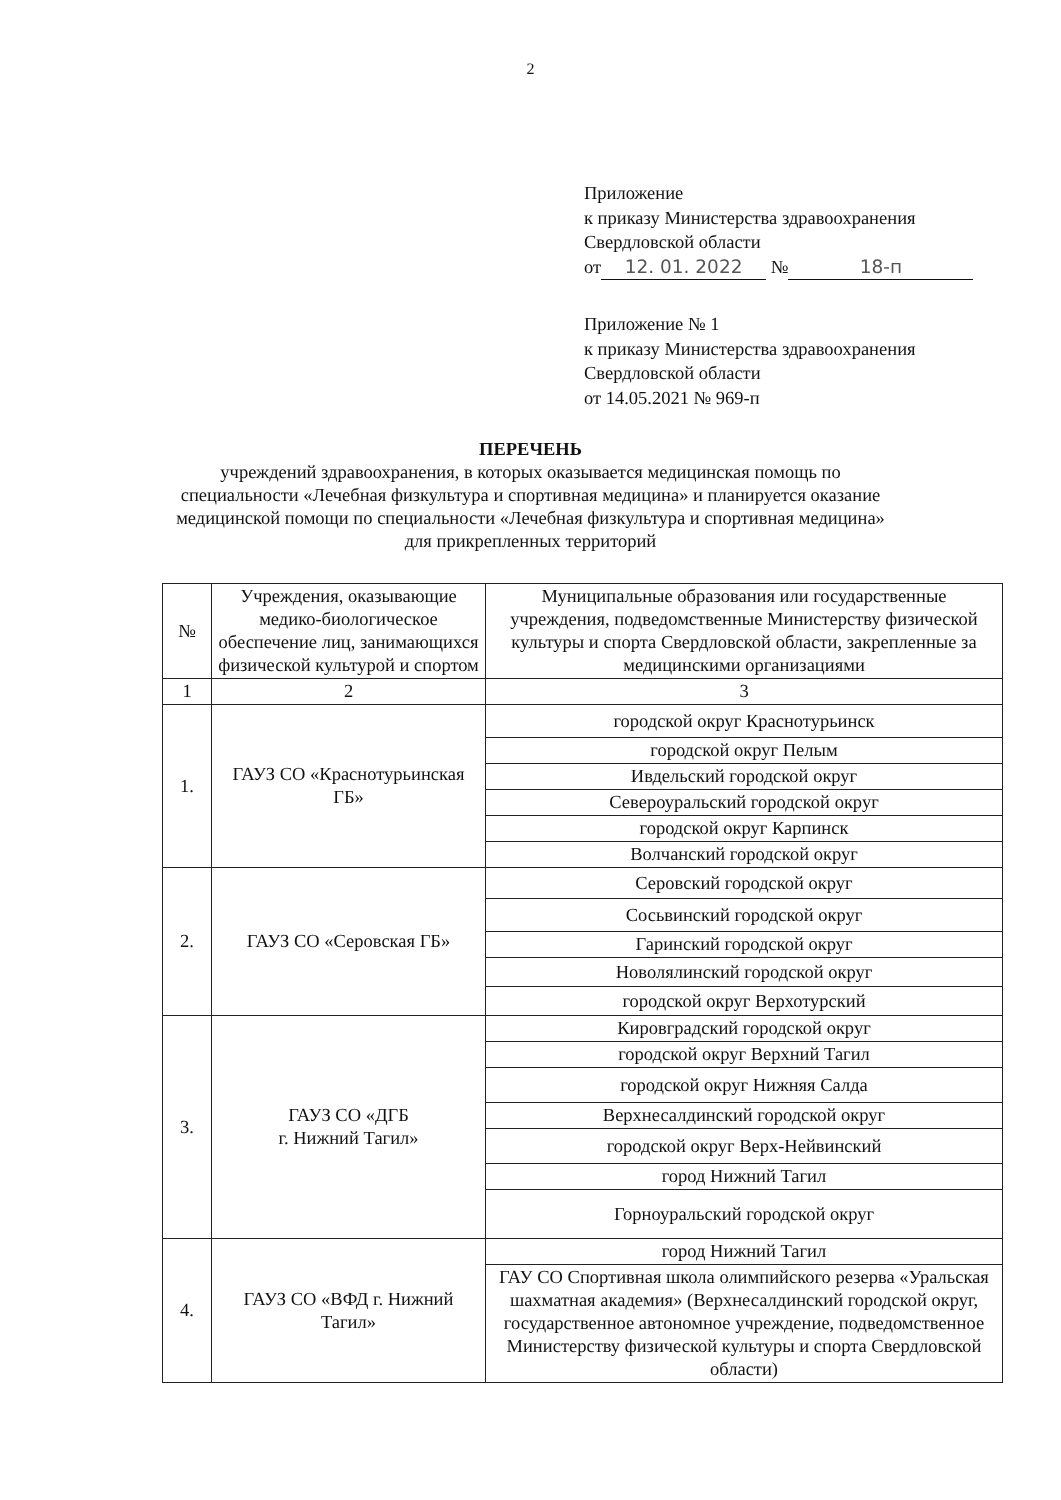2
Приложение
к приказу Министерства здравоохранения
Свердловской области
от 12. 01. 2022 № 18-п
Приложение № 1
к приказу Министерства здравоохранения
Свердловской области
от 14.05.2021 № 969-п
ПЕРЕЧЕНЬ
учреждений здравоохранения, в которых оказывается медицинская помощь по
специальности «Лечебная физкультура и спортивная медицина» и планируется оказание
медицинской помощи по специальности «Лечебная физкультура и спортивная медицина»
для прикрепленных территорий
| № | Учреждения, оказывающие медико-биологическое обеспечение лиц, занимающихся физической культурой и спортом | Муниципальные образования или государственные учреждения, подведомственные Министерству физической культуры и спорта Свердловской области, закрепленные за медицинскими организациями |
| 1 | 2 | 3 |
| 1. | ГАУЗ СО «Краснотурьинская ГБ» | городской округ Краснотурьинск |
| | | городской округ Пелым |
| | | Ивдельский городской округ |
| | | Североуральский городской округ |
| | | городской округ Карпинск |
| | | Волчанский городской округ |
| 2. | ГАУЗ СО «Серовская ГБ» | Серовский городской округ |
| | | Сосьвинский городской округ |
| | | Гаринский городской округ |
| | | Новолялинский городской округ |
| | | городской округ Верхотурский |
| 3. | ГАУЗ СО «ДГБ г. Нижний Тагил» | Кировградский городской округ |
| | | городской округ Верхний Тагил |
| | | городской округ Нижняя Салда |
| | | Верхнесалдинский городской округ |
| | | городской округ Верх-Нейвинский |
| | | город Нижний Тагил |
| | | Горноуральский городской округ |
| 4. | ГАУЗ СО «ВФД г. Нижний Тагил» | город Нижний Тагил |
| | | ГАУ СО Спортивная школа олимпийского резерва «Уральская шахматная академия» (Верхнесалдинский городской округ, государственное автономное учреждение, подведомственное Министерству физической культуры и спорта Свердловской области) |